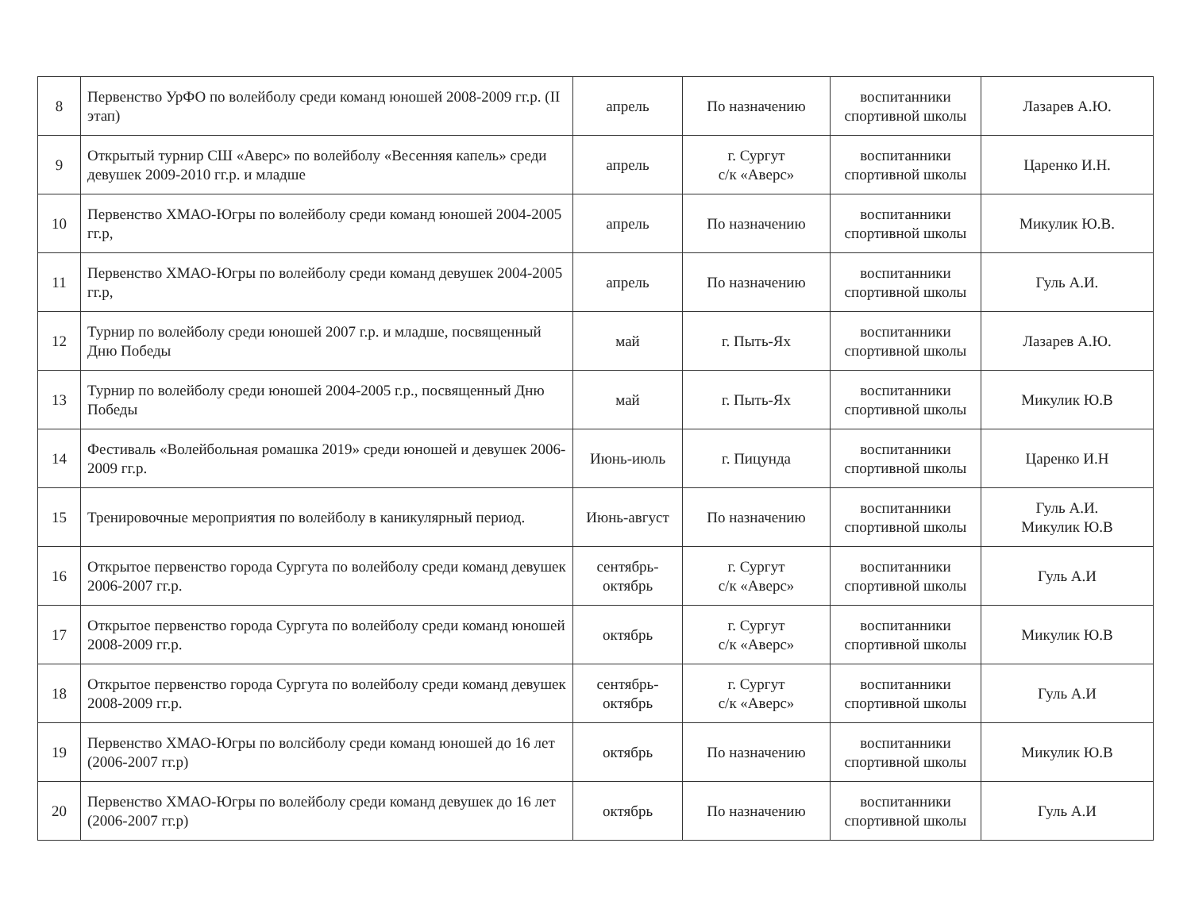| 8 | Первенство УрФО по волейболу среди команд юношей 2008-2009 гг.р. (II этап) | апрель | По назначению | воспитанники спортивной школы | Лазарев А.Ю. |
| 9 | Открытый турнир СШ «Аверс» по волейболу «Весенняя капель» среди девушек 2009-2010 гг.р. и младше | апрель | г. Сургут с/к «Аверс» | воспитанники спортивной школы | Царенко И.Н. |
| 10 | Первенство ХМАО-Югры по волейболу среди команд юношей 2004-2005 гг.р, | апрель | По назначению | воспитанники спортивной школы | Микулик Ю.В. |
| 11 | Первенство ХМАО-Югры по волейболу среди команд девушек 2004-2005 гг.р, | апрель | По назначению | воспитанники спортивной школы | Гуль А.И. |
| 12 | Турнир по волейболу среди юношей 2007 г.р. и младше, посвященный Дню Победы | май | г. Пыть-Ях | воспитанники спортивной школы | Лазарев А.Ю. |
| 13 | Турнир по волейболу среди юношей 2004-2005 г.р., посвященный Дню Победы | май | г. Пыть-Ях | воспитанники спортивной школы | Микулик Ю.В |
| 14 | Фестиваль «Волейбольная ромашка 2019» среди юношей и девушек 2006-2009 гг.р. | Июнь-июль | г. Пицунда | воспитанники спортивной школы | Царенко И.Н |
| 15 | Тренировочные мероприятия по волейболу в каникулярный период. | Июнь-август | По назначению | воспитанники спортивной школы | Гуль А.И. Микулик Ю.В |
| 16 | Открытое первенство города Сургута по волейболу среди команд девушек 2006-2007 гг.р. | сентябрь- октябрь | г. Сургут с/к «Аверс» | воспитанники спортивной школы | Гуль А.И |
| 17 | Открытое первенство города Сургута по волейболу среди команд юношей 2008-2009 гг.р. | октябрь | г. Сургут с/к «Аверс» | воспитанники спортивной школы | Микулик Ю.В |
| 18 | Открытое первенство города Сургута по волейболу среди команд девушек 2008-2009 гг.р. | сентябрь- октябрь | г. Сургут с/к «Аверс» | воспитанники спортивной школы | Гуль А.И |
| 19 | Первенство ХМАО-Югры по волсйболу среди команд юношей до 16 лет (2006-2007 гг.р) | октябрь | По назначению | воспитанники спортивной школы | Микулик Ю.В |
| 20 | Первенство ХМАО-Югры по волейболу среди команд девушек до 16 лет (2006-2007 гг.р) | октябрь | По назначению | воспитанники спортивной школы | Гуль А.И |